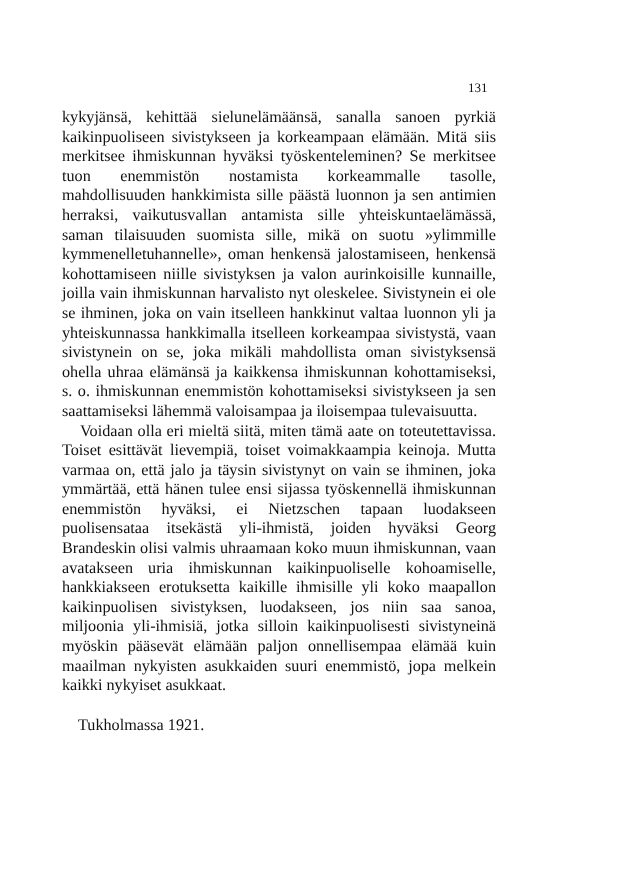131
kykyjänsä, kehittää sielunelämäänsä, sanalla sanoen pyrkiä kaikinpuoliseen sivistykseen ja korkeampaan elämään. Mitä siis merkitsee ihmiskunnan hyväksi työskenteleminen? Se merkitsee tuon enemmistön nostamista korkeammalle tasolle, mahdollisuuden hankkimista sille päästä luonnon ja sen antimien herraksi, vaikutusvallan antamista sille yhteiskuntaelämässä, saman tilaisuuden suomista sille, mikä on suotu »ylimmille kymmenelletuhannelle», oman henkensä jalostamiseen, henkensä kohottamiseen niille sivistyksen ja valon aurinkoisille kunnaille, joilla vain ihmiskunnan harvalisto nyt oleskelee. Sivistynein ei ole se ihminen, joka on vain itselleen hankkinut valtaa luonnon yli ja yhteiskunnassa hankkimalla itselleen korkeampaa sivistystä, vaan sivistynein on se, joka mikäli mahdollista oman sivistyksensä ohella uhraa elämänsä ja kaikkensa ihmiskunnan kohottamiseksi, s. o. ihmiskunnan enemmistön kohottamiseksi sivistykseen ja sen saattamiseksi lähemmä valoisampaa ja iloisempaa tulevaisuutta.
Voidaan olla eri mieltä siitä, miten tämä aate on toteutettavissa. Toiset esittävät lievempiä, toiset voimakkaampia keinoja. Mutta varmaa on, että jalo ja täysin sivistynyt on vain se ihminen, joka ymmärtää, että hänen tulee ensi sijassa työskennellä ihmiskunnan enemmistön hyväksi, ei Nietzschen tapaan luodakseen puolisensataa itsekästä yli-ihmistä, joiden hyväksi Georg Brandeskin olisi valmis uhraamaan koko muun ihmiskunnan, vaan avatakseen uria ihmiskunnan kaikinpuoliselle kohoamiselle, hankkiakseen erotuksetta kaikille ihmisille yli koko maapallon kaikinpuolisen sivistyksen, luodakseen, jos niin saa sanoa, miljoonia yli-ihmisiä, jotka silloin kaikinpuolisesti sivistyneinä myöskin pääsevät elämään paljon onnellisempaa elämää kuin maailman nykyisten asukkaiden suuri enemmistö, jopa melkein kaikki nykyiset asukkaat.
Tukholmassa 1921.